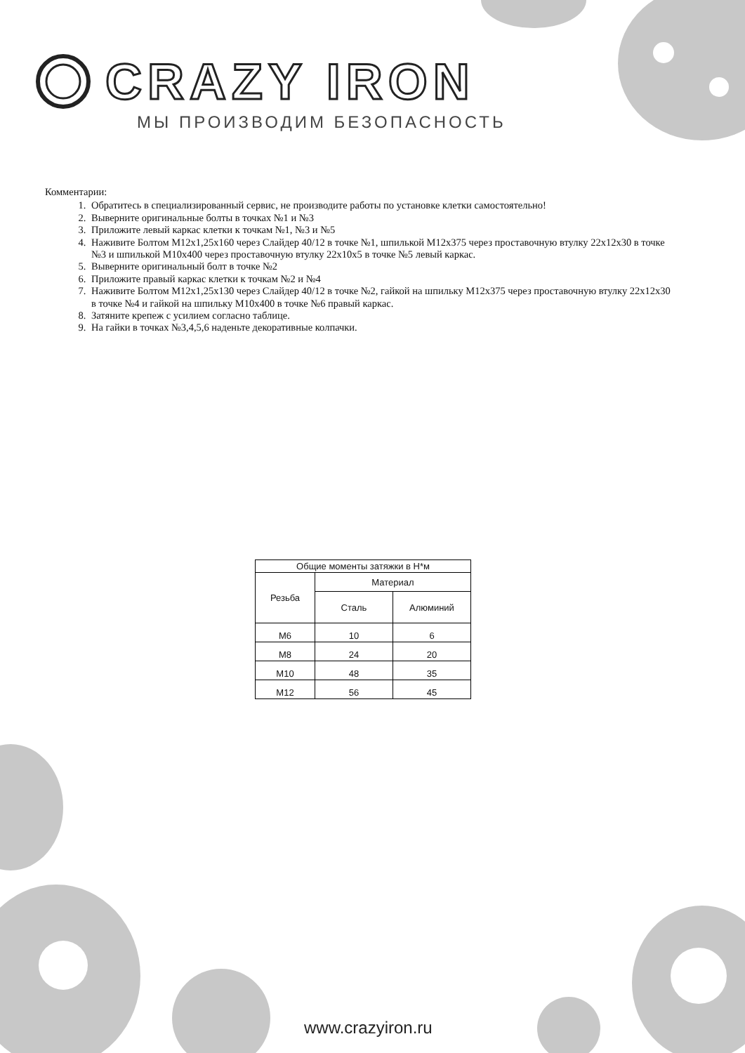CRAZY IRON
МЫ ПРОИЗВОДИМ БЕЗОПАСНОСТЬ
Комментарии:
1. Обратитесь в специализированный сервис, не производите работы по установке клетки самостоятельно!
2. Выверните оригинальные болты в точках №1 и №3
3. Приложите левый каркас клетки к точкам №1, №3 и №5
4. Наживите Болтом М12х1,25х160 через Слайдер 40/12 в точке №1, шпилькой М12х375 через проставочную втулку 22х12х30 в точке №3 и шпилькой М10х400 через проставочную втулку 22х10х5 в точке №5 левый каркас.
5. Выверните оригинальный болт в точке №2
6. Приложите правый каркас клетки к точкам №2 и №4
7. Наживите Болтом М12х1,25х130 через Слайдер 40/12 в точке №2, гайкой на шпильку М12х375 через проставочную втулку 22х12х30 в точке №4 и гайкой на шпильку М10х400 в точке №6 правый каркас.
8. Затяните крепеж с усилием согласно таблице.
9. На гайки в точках №3,4,5,6 наденьте декоративные колпачки.
| Общие моменты затяжки в Н*м | | |
| --- | --- | --- |
| Резьба | Материал | |
| | Сталь | Алюминий |
| М6 | 10 | 6 |
| М8 | 24 | 20 |
| М10 | 48 | 35 |
| М12 | 56 | 45 |
www.crazyiron.ru